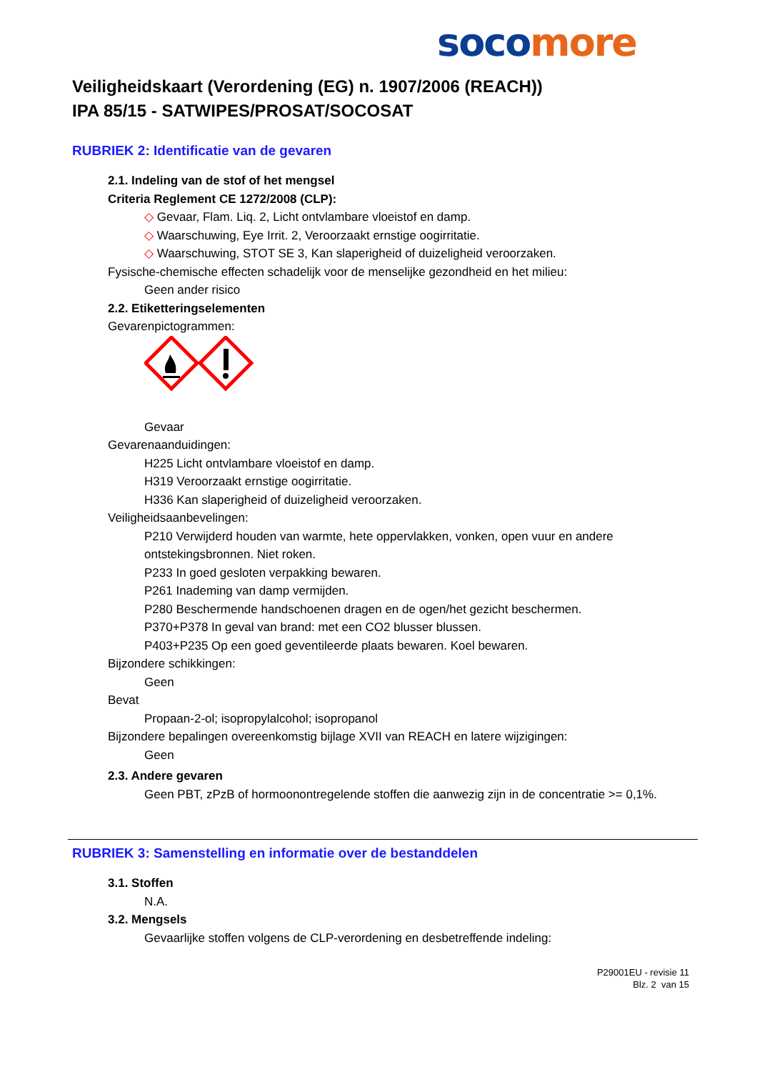soco more
Veiligheidskaart (Verordening (EG) n. 1907/2006 (REACH))
IPA 85/15 - SATWIPES/PROSAT/SOCOSAT
RUBRIEK 2: Identificatie van de gevaren
2.1. Indeling van de stof of het mengsel
Criteria Reglement CE 1272/2008 (CLP):
◇ Gevaar, Flam. Liq. 2, Licht ontvlambare vloeistof en damp.
◇ Waarschuwing, Eye Irrit. 2, Veroorzaakt ernstige oogirritatie.
◇ Waarschuwing, STOT SE 3, Kan slaperigheid of duizeligheid veroorzaken.
Fysische-chemische effecten schadelijk voor de menselijke gezondheid en het milieu:
Geen ander risico
2.2. Etiketteringselementen
Gevarenpictogrammen:
Gevaar
Gevarenaanduidingen:
H225 Licht ontvlambare vloeistof en damp.
H319 Veroorzaakt ernstige oogirritatie.
H336 Kan slaperigheid of duizeligheid veroorzaken.
Veiligheidsaanbevelingen:
P210 Verwijderd houden van warmte, hete oppervlakken, vonken, open vuur en andere ontstekingsbronnen. Niet roken.
P233 In goed gesloten verpakking bewaren.
P261 Inademing van damp vermijden.
P280 Beschermende handschoenen dragen en de ogen/het gezicht beschermen.
P370+P378 In geval van brand: met een CO2 blusser blussen.
P403+P235 Op een goed geventileerde plaats bewaren. Koel bewaren.
Bijzondere schikkingen:
Geen
Bevat
Propaan-2-ol; isopropylalcohol; isopropanol
Bijzondere bepalingen overeenkomstig bijlage XVII van REACH en latere wijzigingen:
Geen
2.3. Andere gevaren
Geen PBT, zPzB of hormoonontregelende stoffen die aanwezig zijn in de concentratie >= 0,1%.
RUBRIEK 3: Samenstelling en informatie over de bestanddelen
3.1. Stoffen
N.A.
3.2. Mengsels
Gevaarlijke stoffen volgens de CLP-verordening en desbetreffende indeling:
P29001EU - revisie 11
Blz. 2 van 15